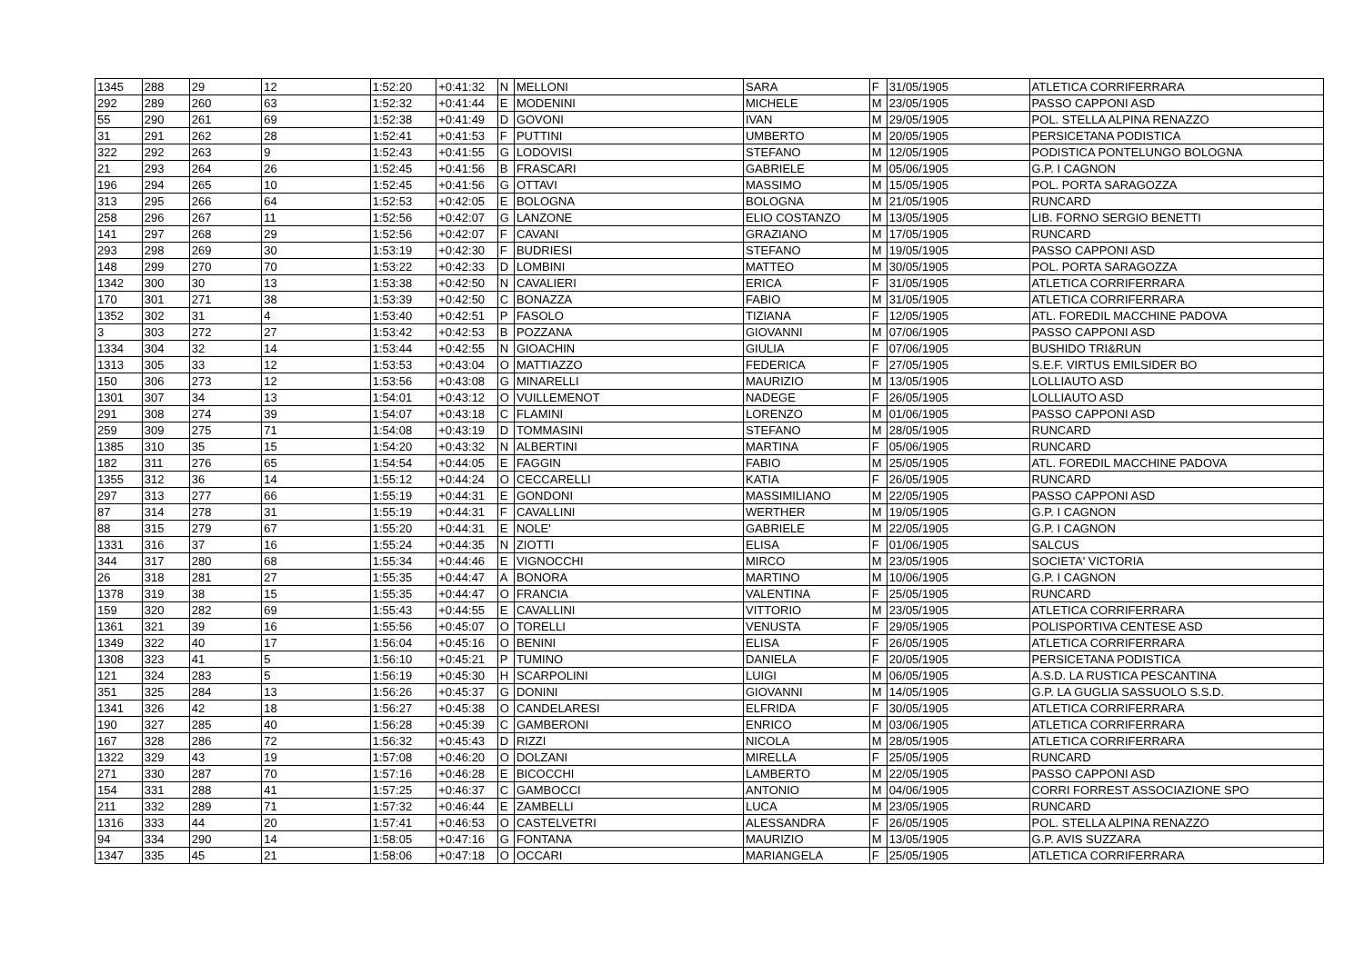| 1345 | 288 | 29 | 12 | 1:52:20 | +0:41:32 | N | MELLONI | SARA | F | 31/05/1905 | ATLETICA CORRIFERRARA |
| 292 | 289 | 260 | 63 | 1:52:32 | +0:41:44 | E | MODENINI | MICHELE | M | 23/05/1905 | PASSO CAPPONI ASD |
| 55 | 290 | 261 | 69 | 1:52:38 | +0:41:49 | D | GOVONI | IVAN | M | 29/05/1905 | POL. STELLA ALPINA RENAZZO |
| 31 | 291 | 262 | 28 | 1:52:41 | +0:41:53 | F | PUTTINI | UMBERTO | M | 20/05/1905 | PERSICETANA PODISTICA |
| 322 | 292 | 263 | 9 | 1:52:43 | +0:41:55 | G | LODOVISI | STEFANO | M | 12/05/1905 | PODISTICA PONTELUNGO BOLOGNA |
| 21 | 293 | 264 | 26 | 1:52:45 | +0:41:56 | B | FRASCARI | GABRIELE | M | 05/06/1905 | G.P. I CAGNON |
| 196 | 294 | 265 | 10 | 1:52:45 | +0:41:56 | G | OTTAVI | MASSIMO | M | 15/05/1905 | POL. PORTA SARAGOZZA |
| 313 | 295 | 266 | 64 | 1:52:53 | +0:42:05 | E | BOLOGNA | BOLOGNA | M | 21/05/1905 | RUNCARD |
| 258 | 296 | 267 | 11 | 1:52:56 | +0:42:07 | G | LANZONE | ELIO COSTANZO | M | 13/05/1905 | LIB. FORNO SERGIO BENETTI |
| 141 | 297 | 268 | 29 | 1:52:56 | +0:42:07 | F | CAVANI | GRAZIANO | M | 17/05/1905 | RUNCARD |
| 293 | 298 | 269 | 30 | 1:53:19 | +0:42:30 | F | BUDRIESI | STEFANO | M | 19/05/1905 | PASSO CAPPONI ASD |
| 148 | 299 | 270 | 70 | 1:53:22 | +0:42:33 | D | LOMBINI | MATTEO | M | 30/05/1905 | POL. PORTA SARAGOZZA |
| 1342 | 300 | 30 | 13 | 1:53:38 | +0:42:50 | N | CAVALIERI | ERICA | F | 31/05/1905 | ATLETICA CORRIFERRARA |
| 170 | 301 | 271 | 38 | 1:53:39 | +0:42:50 | C | BONAZZA | FABIO | M | 31/05/1905 | ATLETICA CORRIFERRARA |
| 1352 | 302 | 31 | 4 | 1:53:40 | +0:42:51 | P | FASOLO | TIZIANA | F | 12/05/1905 | ATL. FOREDIL MACCHINE PADOVA |
| 3 | 303 | 272 | 27 | 1:53:42 | +0:42:53 | B | POZZANA | GIOVANNI | M | 07/06/1905 | PASSO CAPPONI ASD |
| 1334 | 304 | 32 | 14 | 1:53:44 | +0:42:55 | N | GIOACHIN | GIULIA | F | 07/06/1905 | BUSHIDO TRI&RUN |
| 1313 | 305 | 33 | 12 | 1:53:53 | +0:43:04 | O | MATTIAZZO | FEDERICA | F | 27/05/1905 | S.E.F. VIRTUS EMILSIDER BO |
| 150 | 306 | 273 | 12 | 1:53:56 | +0:43:08 | G | MINARELLI | MAURIZIO | M | 13/05/1905 | LOLLIAUTO ASD |
| 1301 | 307 | 34 | 13 | 1:54:01 | +0:43:12 | O | VUILLEMENOT | NADEGE | F | 26/05/1905 | LOLLIAUTO ASD |
| 291 | 308 | 274 | 39 | 1:54:07 | +0:43:18 | C | FLAMINI | LORENZO | M | 01/06/1905 | PASSO CAPPONI ASD |
| 259 | 309 | 275 | 71 | 1:54:08 | +0:43:19 | D | TOMMASINI | STEFANO | M | 28/05/1905 | RUNCARD |
| 1385 | 310 | 35 | 15 | 1:54:20 | +0:43:32 | N | ALBERTINI | MARTINA | F | 05/06/1905 | RUNCARD |
| 182 | 311 | 276 | 65 | 1:54:54 | +0:44:05 | E | FAGGIN | FABIO | M | 25/05/1905 | ATL. FOREDIL MACCHINE PADOVA |
| 1355 | 312 | 36 | 14 | 1:55:12 | +0:44:24 | O | CECCARELLI | KATIA | F | 26/05/1905 | RUNCARD |
| 297 | 313 | 277 | 66 | 1:55:19 | +0:44:31 | E | GONDONI | MASSIMILIANO | M | 22/05/1905 | PASSO CAPPONI ASD |
| 87 | 314 | 278 | 31 | 1:55:19 | +0:44:31 | F | CAVALLINI | WERTHER | M | 19/05/1905 | G.P. I CAGNON |
| 88 | 315 | 279 | 67 | 1:55:20 | +0:44:31 | E | NOLE' | GABRIELE | M | 22/05/1905 | G.P. I CAGNON |
| 1331 | 316 | 37 | 16 | 1:55:24 | +0:44:35 | N | ZIOTTI | ELISA | F | 01/06/1905 | SALCUS |
| 344 | 317 | 280 | 68 | 1:55:34 | +0:44:46 | E | VIGNOCCHI | MIRCO | M | 23/05/1905 | SOCIETA' VICTORIA |
| 26 | 318 | 281 | 27 | 1:55:35 | +0:44:47 | A | BONORA | MARTINO | M | 10/06/1905 | G.P. I CAGNON |
| 1378 | 319 | 38 | 15 | 1:55:35 | +0:44:47 | O | FRANCIA | VALENTINA | F | 25/05/1905 | RUNCARD |
| 159 | 320 | 282 | 69 | 1:55:43 | +0:44:55 | E | CAVALLINI | VITTORIO | M | 23/05/1905 | ATLETICA CORRIFERRARA |
| 1361 | 321 | 39 | 16 | 1:55:56 | +0:45:07 | O | TORELLI | VENUSTA | F | 29/05/1905 | POLISPORTIVA CENTESE ASD |
| 1349 | 322 | 40 | 17 | 1:56:04 | +0:45:16 | O | BENINI | ELISA | F | 26/05/1905 | ATLETICA CORRIFERRARA |
| 1308 | 323 | 41 | 5 | 1:56:10 | +0:45:21 | P | TUMINO | DANIELA | F | 20/05/1905 | PERSICETANA PODISTICA |
| 121 | 324 | 283 | 5 | 1:56:19 | +0:45:30 | H | SCARPOLINI | LUIGI | M | 06/05/1905 | A.S.D. LA RUSTICA PESCANTINA |
| 351 | 325 | 284 | 13 | 1:56:26 | +0:45:37 | G | DONINI | GIOVANNI | M | 14/05/1905 | G.P. LA GUGLIA SASSUOLO S.S.D. |
| 1341 | 326 | 42 | 18 | 1:56:27 | +0:45:38 | O | CANDELARESI | ELFRIDA | F | 30/05/1905 | ATLETICA CORRIFERRARA |
| 190 | 327 | 285 | 40 | 1:56:28 | +0:45:39 | C | GAMBERONI | ENRICO | M | 03/06/1905 | ATLETICA CORRIFERRARA |
| 167 | 328 | 286 | 72 | 1:56:32 | +0:45:43 | D | RIZZI | NICOLA | M | 28/05/1905 | ATLETICA CORRIFERRARA |
| 1322 | 329 | 43 | 19 | 1:57:08 | +0:46:20 | O | DOLZANI | MIRELLA | F | 25/05/1905 | RUNCARD |
| 271 | 330 | 287 | 70 | 1:57:16 | +0:46:28 | E | BICOCCHI | LAMBERTO | M | 22/05/1905 | PASSO CAPPONI ASD |
| 154 | 331 | 288 | 41 | 1:57:25 | +0:46:37 | C | GAMBOCCI | ANTONIO | M | 04/06/1905 | CORRI FORREST ASSOCIAZIONE SPO |
| 211 | 332 | 289 | 71 | 1:57:32 | +0:46:44 | E | ZAMBELLI | LUCA | M | 23/05/1905 | RUNCARD |
| 1316 | 333 | 44 | 20 | 1:57:41 | +0:46:53 | O | CASTELVETRI | ALESSANDRA | F | 26/05/1905 | POL. STELLA ALPINA RENAZZO |
| 94 | 334 | 290 | 14 | 1:58:05 | +0:47:16 | G | FONTANA | MAURIZIO | M | 13/05/1905 | G.P. AVIS SUZZARA |
| 1347 | 335 | 45 | 21 | 1:58:06 | +0:47:18 | O | OCCARI | MARIANGELA | F | 25/05/1905 | ATLETICA CORRIFERRARA |